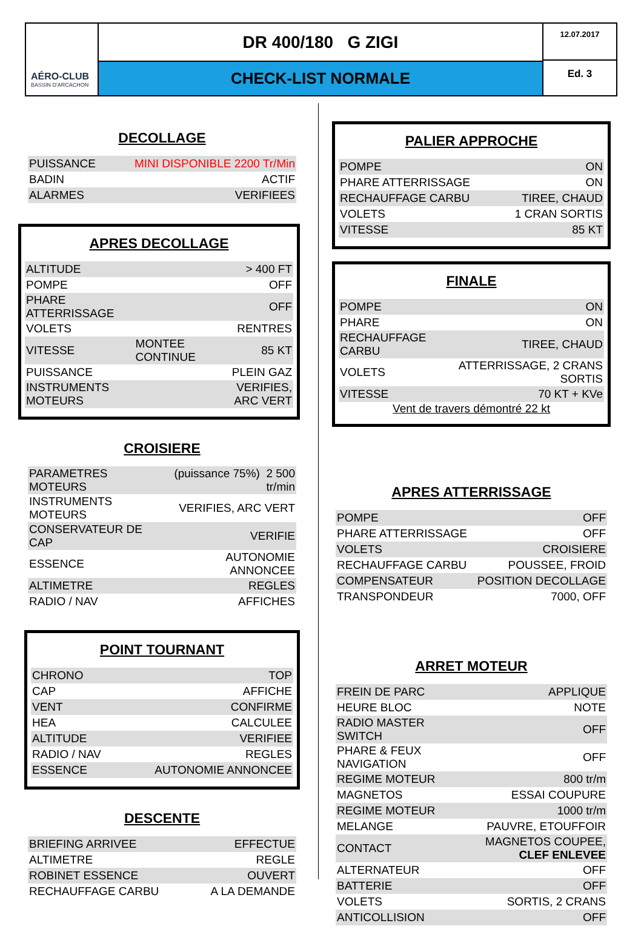AÉRO-CLUB
BASSIN D'ARCACHON
DR 400/180 G ZIGI
CHECK-LIST NORMALE
12.07.2017
Ed. 3
DECOLLAGE
| PUISSANCE | MINI DISPONIBLE 2200 Tr/Min |
| BADIN | ACTIF |
| ALARMES | VERIFIEES |
APRES DECOLLAGE
| ALTITUDE | | > 400 FT |
| POMPE | | OFF |
| PHARE ATTERRISSAGE | | OFF |
| VOLETS | | RENTRES |
| VITESSE | MONTEE CONTINUE | 85 KT |
| PUISSANCE | | PLEIN GAZ |
| INSTRUMENTS MOTEURS | | VERIFIES, ARC VERT |
CROISIERE
| PARAMETRES MOTEURS | (puissance 75%) 2 500 tr/min |
| INSTRUMENTS MOTEURS | VERIFIES, ARC VERT |
| CONSERVATEUR DE CAP | VERIFIE |
| ESSENCE | AUTONOMIE ANNONCEE |
| ALTIMETRE | REGLES |
| RADIO / NAV | AFFICHES |
POINT TOURNANT
| CHRONO | TOP |
| CAP | AFFICHE |
| VENT | CONFIRME |
| HEA | CALCULEE |
| ALTITUDE | VERIFIEE |
| RADIO / NAV | REGLES |
| ESSENCE | AUTONOMIE ANNONCEE |
DESCENTE
| BRIEFING ARRIVEE | EFFECTUE |
| ALTIMETRE | REGLE |
| ROBINET ESSENCE | OUVERT |
| RECHAUFFAGE CARBU | A LA DEMANDE |
PALIER APPROCHE
| POMPE | ON |
| PHARE ATTERRISSAGE | ON |
| RECHAUFFAGE CARBU | TIREE, CHAUD |
| VOLETS | 1 CRAN SORTIS |
| VITESSE | 85 KT |
FINALE
| POMPE | ON |
| PHARE | ON |
| RECHAUFFAGE CARBU | TIREE, CHAUD |
| VOLETS | ATTERRISSAGE, 2 CRANS SORTIS |
| VITESSE | 70 KT + KVe |
Vent de travers démontré 22 kt
APRES ATTERRISSAGE
| POMPE | OFF |
| PHARE ATTERRISSAGE | OFF |
| VOLETS | CROISIERE |
| RECHAUFFAGE CARBU | POUSSEE, FROID |
| COMPENSATEUR | POSITION DECOLLAGE |
| TRANSPONDEUR | 7000, OFF |
ARRET MOTEUR
| FREIN DE PARC | APPLIQUE |
| HEURE BLOC | NOTE |
| RADIO MASTER SWITCH | OFF |
| PHARE & FEUX NAVIGATION | OFF |
| REGIME MOTEUR | 800 tr/m |
| MAGNETOS | ESSAI COUPURE |
| REGIME MOTEUR | 1000 tr/m |
| MELANGE | PAUVRE, ETOUFFOIR |
| CONTACT | MAGNETOS COUPEE, CLEF ENLEVEE |
| ALTERNATEUR | OFF |
| BATTERIE | OFF |
| VOLETS | SORTIS, 2 CRANS |
| ANTICOLLISION | OFF |